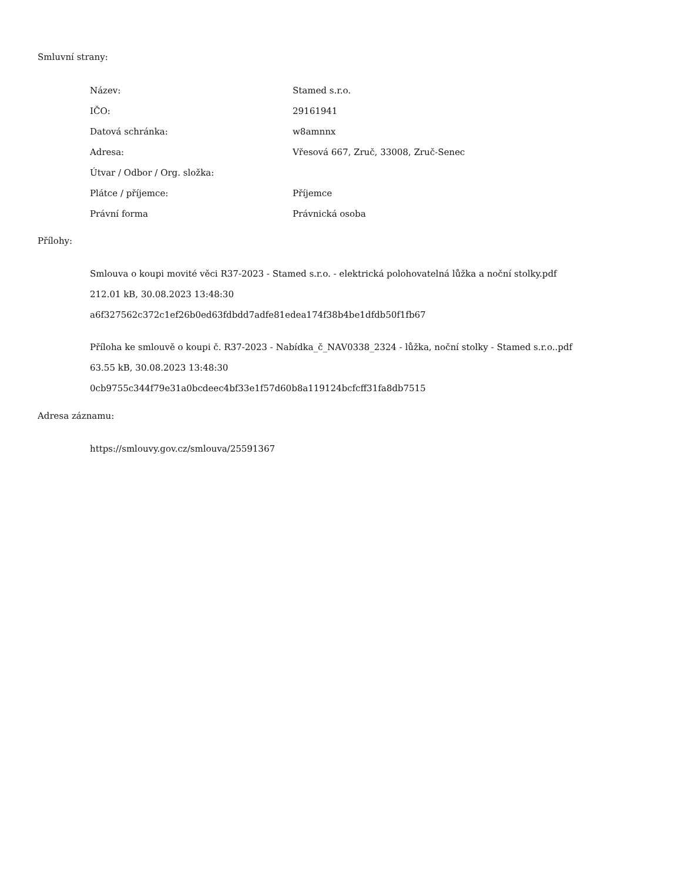Smluvní strany:
| Název: | Stamed s.r.o. |
| IČO: | 29161941 |
| Datová schránka: | w8amnnx |
| Adresa: | Vřesová 667, Zruč, 33008, Zruč-Senec |
| Útvar / Odbor / Org. složka: | |
| Plátce / příjemce: | Příjemce |
| Právní forma | Právnická osoba |
Přílohy:
Smlouva o koupi movité věci R37-2023 - Stamed s.r.o. - elektrická polohovatelná lůžka a noční stolky.pdf
212.01 kB, 30.08.2023 13:48:30
a6f327562c372c1ef26b0ed63fdbdd7adfe81edea174f38b4be1dfdb50f1fb67
Příloha ke smlouvě o koupi č. R37-2023 - Nabídka_č_NAV0338_2324 - lůžka, noční stolky - Stamed s.r.o..pdf
63.55 kB, 30.08.2023 13:48:30
0cb9755c344f79e31a0bcdeec4bf33e1f57d60b8a119124bcfcff31fa8db7515
Adresa záznamu:
https://smlouvy.gov.cz/smlouva/25591367